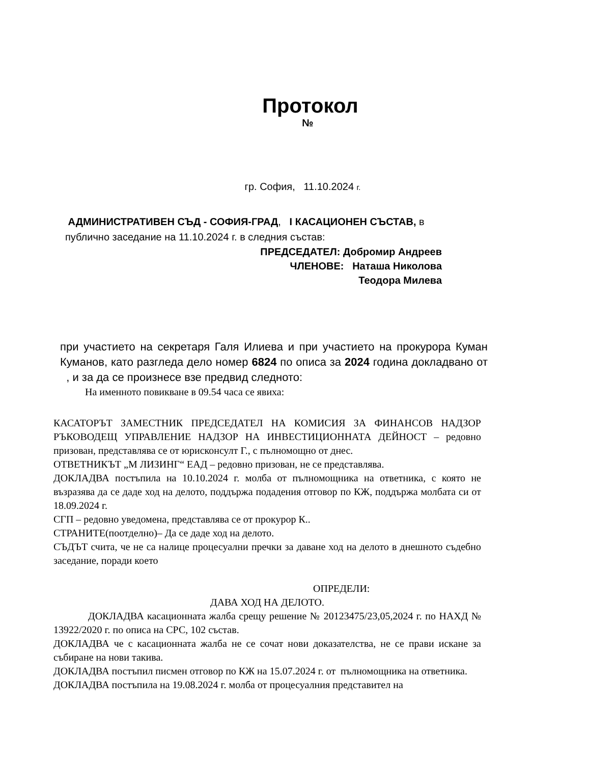Протокол
№
гр. София, 11.10.2024 г.
АДМИНИСТРАТИВЕН СЪД - СОФИЯ-ГРАД, I КАСАЦИОНЕН СЪСТАВ, в
публично заседание на 11.10.2024 г. в следния състав:
ПРЕДСЕДАТЕЛ: Добромир Андреев
ЧЛЕНОВЕ: Наташа Николова
Теодора Милева
при участието на секретаря Галя Илиева и при участието на прокурора Куман Куманов, като разгледа дело номер 6824 по описа за 2024 година докладвано от , и за да се произнесе взе предвид следното:
На именното повикване в 09.54 часа се явиха:
КАСАТОРЪТ ЗАМЕСТНИК ПРЕДСЕДАТЕЛ НА КОМИСИЯ ЗА ФИНАНСОВ НАДЗОР РЪКОВОДЕЩ УПРАВЛЕНИЕ НАДЗОР НА ИНВЕСТИЦИОННАТА ДЕЙНОСТ – редовно призован, представлява се от юрисконсулт Г., с пълномощно от днес.
ОТВЕТНИКЪТ „М ЛИЗИНГ“ ЕАД – редовно призован, не се представлява.
ДОКЛАДВА постъпила на 10.10.2024 г. молба от пълномощника на ответника, с която не възразява да се даде ход на делото, поддържа подадения отговор по КЖ, поддържа молбата си от 18.09.2024 г.
СГП – редовно уведомена, представлява се от прокурор К..
СТРАНИТЕ(поотделно)– Да се даде ход на делото.
СЪДЪТ счита, че не са налице процесуални пречки за даване ход на делото в днешното съдебно заседание, поради което
ОПРЕДЕЛИ:
ДАВА ХОД НА ДЕЛОТО.
ДОКЛАДВА касационната жалба срещу решение № 20123475/23,05,2024 г. по НАХД № 13922/2020 г. по описа на СРС, 102 състав.
ДОКЛАДВА че с касационната жалба не се сочат нови доказателства, не се прави искане за събиране на нови такива.
ДОКЛАДВА постъпил писмен отговор по КЖ на 15.07.2024 г. от пълномощника на ответника.
ДОКЛАДВА постъпила на 19.08.2024 г. молба от процесуалния представител на